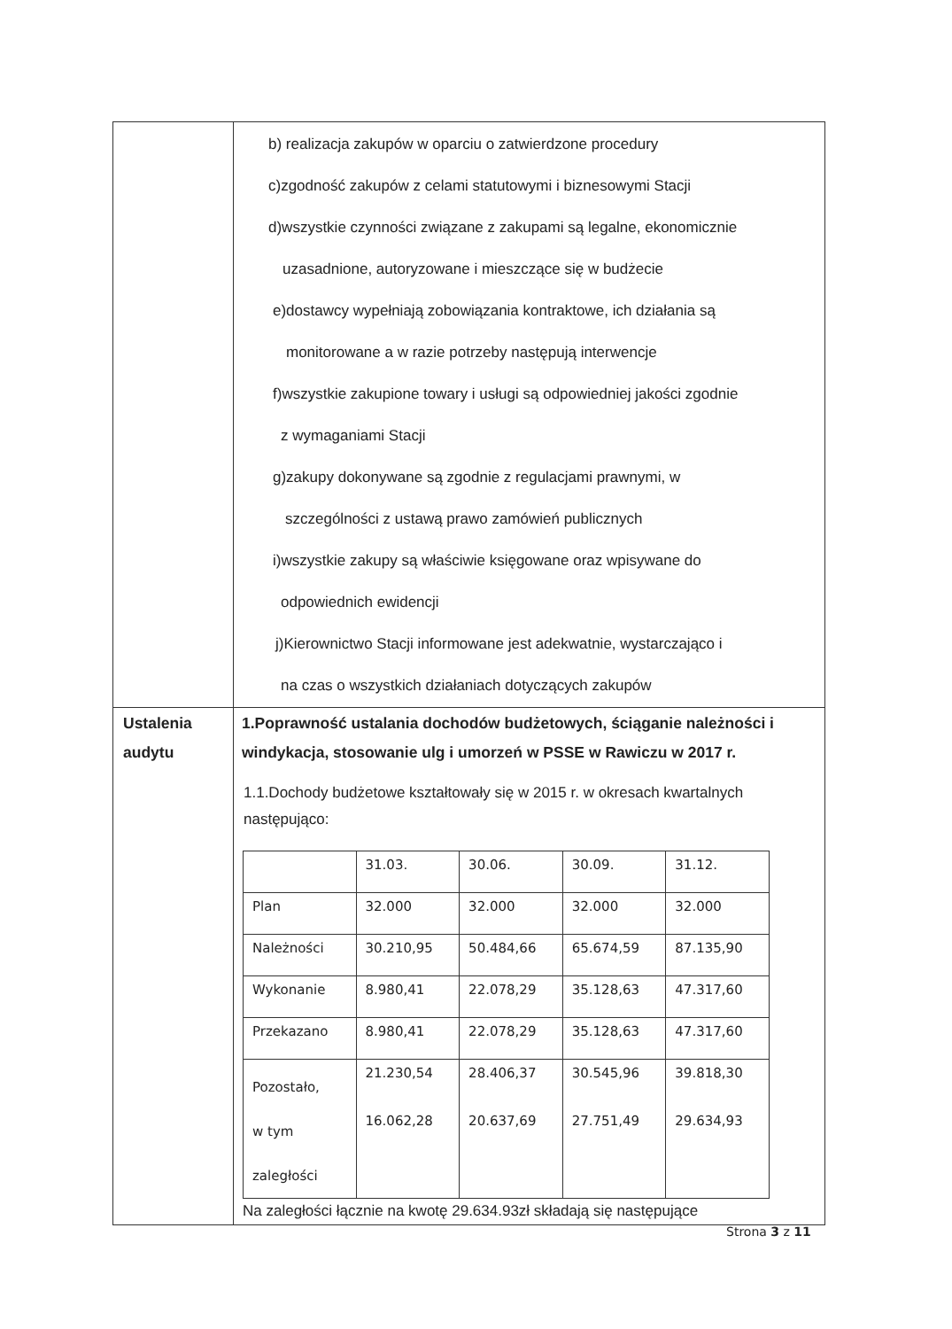| | b) realizacja zakupów w oparciu o zatwierdzone procedury c)zgodność zakupów z celami statutowymi i biznesowymi Stacji d)wszystkie czynności związane z zakupami są legalne, ekonomicznie uzasadnione, autoryzowane i mieszczące się w budżecie e)dostawcy wypełniają zobowiązania kontraktowe, ich działania są monitorowane a w razie potrzeby następują interwencje f)wszystkie zakupione towary i usługi są odpowiedniej jakości zgodnie z wymaganiami Stacji g)zakupy dokonywane są zgodnie z regulacjami prawnymi, w szczególności z ustawą prawo zamówień publicznych i)wszystkie zakupy są właściwie księgowane oraz wpisywane do odpowiednich ewidencji j)Kierownictwo Stacji informowane jest adekwatnie, wystarczająco i na czas o wszystkich działaniach dotyczących zakupów |
| Ustalenia audytu | 1.Poprawność ustalania dochodów budżetowych, ściąganie należności i windykacja, stosowanie ulg i umorzeń w PSSE w Rawiczu w 2017 r. 1.1.Dochody budżetowe kształtowały się w 2015 r. w okresach kwartalnych następująco: / / 31.03. / 30.06. / 30.09. / 31.12. / / Plan / 32.000 / 32.000 / 32.000 / 32.000 / / Należności / 30.210,95 / 50.484,66 / 65.674,59 / 87.135,90 / / Wykonanie / 8.980,41 / 22.078,29 / 35.128,63 / 47.317,60 / / Przekazano / 8.980,41 / 22.078,29 / 35.128,63 / 47.317,60 / / Pozostało, w tym zaległości / 21.230,54 16.062,28 / 28.406,37 20.637,69 / 30.545,96 27.751,49 / 39.818,30 29.634,93 / Na zaległości łącznie na kwotę 29.634.93zł składają się następujące |
Strona 3 z 11